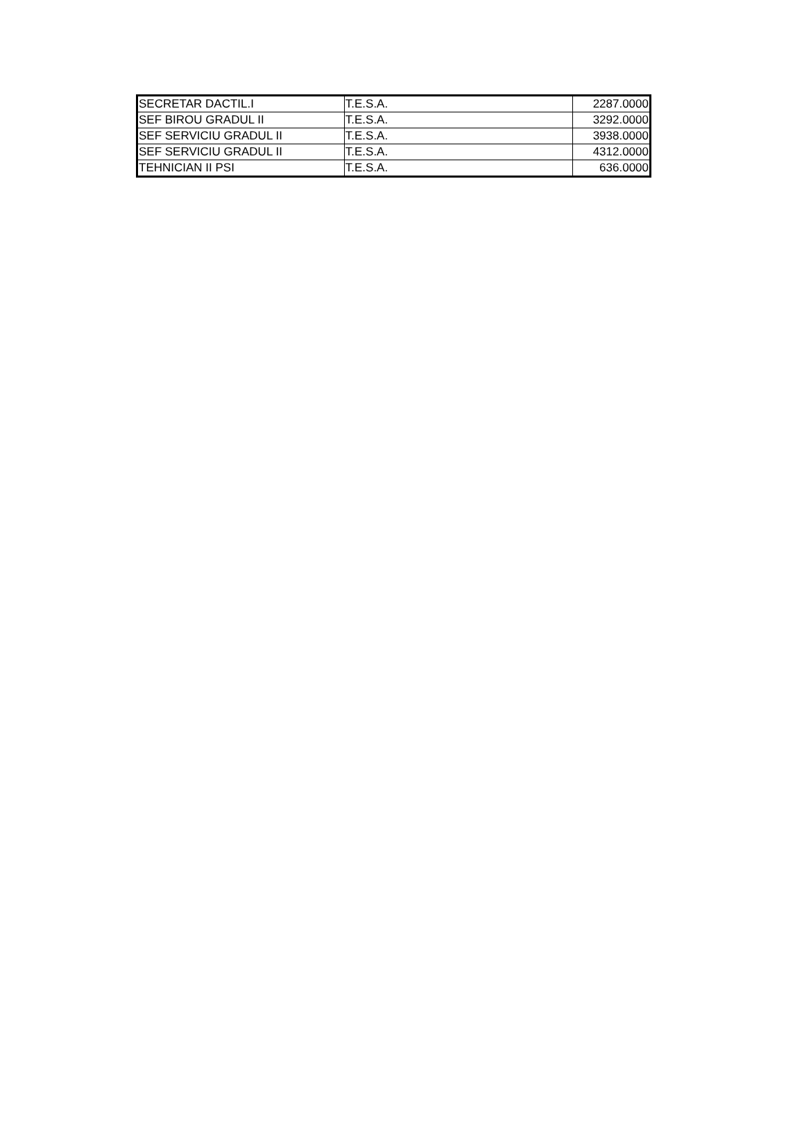| SECRETAR DACTIL.I | T.E.S.A. | 2287.0000 |
| SEF BIROU GRADUL II | T.E.S.A. | 3292.0000 |
| SEF SERVICIU GRADUL II | T.E.S.A. | 3938.0000 |
| SEF SERVICIU GRADUL II | T.E.S.A. | 4312.0000 |
| TEHNICIAN II PSI | T.E.S.A. | 636.0000 |